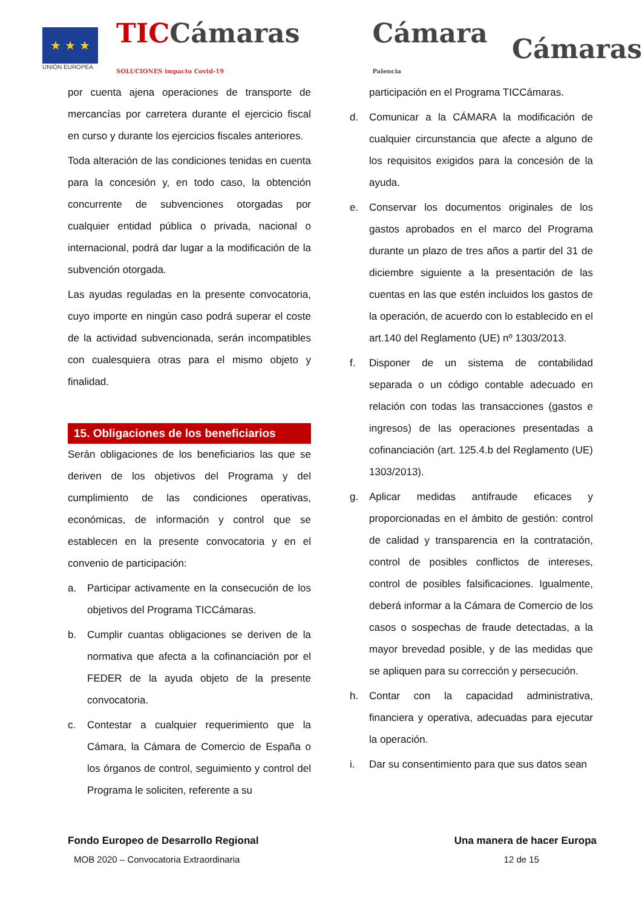★ ★ ★
UNIÓN EUROPEA
TICCámaras SOLUCIONES impacto Covid-19
Cámara Palencia
Cámaras
por cuenta ajena operaciones de transporte de mercancías por carretera durante el ejercicio fiscal en curso y durante los ejercicios fiscales anteriores.
Toda alteración de las condiciones tenidas en cuenta para la concesión y, en todo caso, la obtención concurrente de subvenciones otorgadas por cualquier entidad pública o privada, nacional o internacional, podrá dar lugar a la modificación de la subvención otorgada.
Las ayudas reguladas en la presente convocatoria, cuyo importe en ningún caso podrá superar el coste de la actividad subvencionada, serán incompatibles con cualesquiera otras para el mismo objeto y finalidad.
15. Obligaciones de los beneficiarios
Serán obligaciones de los beneficiarios las que se deriven de los objetivos del Programa y del cumplimiento de las condiciones operativas, económicas, de información y control que se establecen en la presente convocatoria y en el convenio de participación:
a. Participar activamente en la consecución de los objetivos del Programa TICCámaras.
b. Cumplir cuantas obligaciones se deriven de la normativa que afecta a la cofinanciación por el FEDER de la ayuda objeto de la presente convocatoria.
c. Contestar a cualquier requerimiento que la Cámara, la Cámara de Comercio de España o los órganos de control, seguimiento y control del Programa le soliciten, referente a su
participación en el Programa TICCámaras.
d. Comunicar a la CÁMARA la modificación de cualquier circunstancia que afecte a alguno de los requisitos exigidos para la concesión de la ayuda.
e. Conservar los documentos originales de los gastos aprobados en el marco del Programa durante un plazo de tres años a partir del 31 de diciembre siguiente a la presentación de las cuentas en las que estén incluidos los gastos de la operación, de acuerdo con lo establecido en el art.140 del Reglamento (UE) nº 1303/2013.
f. Disponer de un sistema de contabilidad separada o un código contable adecuado en relación con todas las transacciones (gastos e ingresos) de las operaciones presentadas a cofinanciación (art. 125.4.b del Reglamento (UE) 1303/2013).
g. Aplicar medidas antifraude eficaces y proporcionadas en el ámbito de gestión: control de calidad y transparencia en la contratación, control de posibles conflictos de intereses, control de posibles falsificaciones. Igualmente, deberá informar a la Cámara de Comercio de los casos o sospechas de fraude detectadas, a la mayor brevedad posible, y de las medidas que se apliquen para su corrección y persecución.
h. Contar con la capacidad administrativa, financiera y operativa, adecuadas para ejecutar la operación.
i. Dar su consentimiento para que sus datos sean
Fondo Europeo de Desarrollo Regional Una manera de hacer Europa
MOB 2020 – Convocatoria Extraordinaria 12 de 15